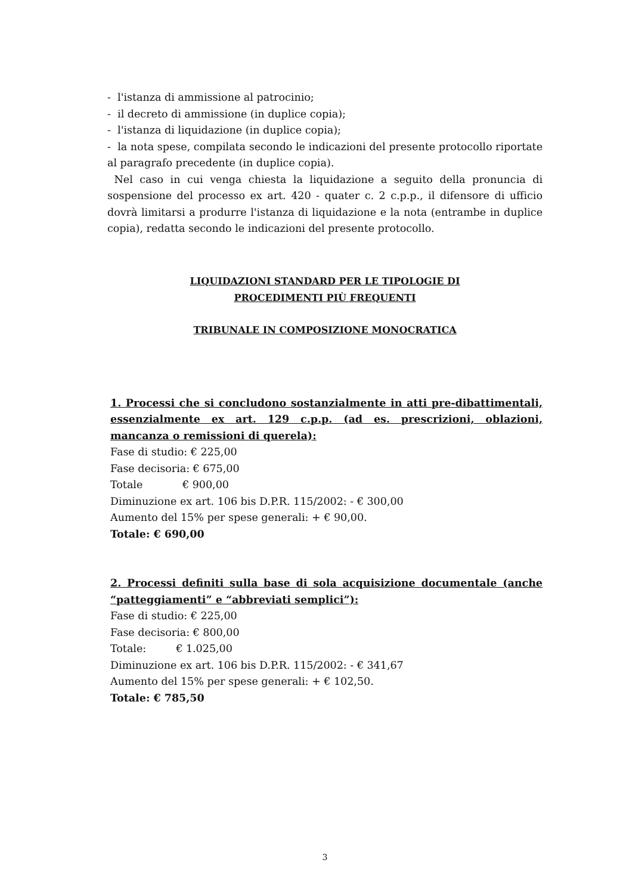- l'istanza di ammissione al patrocinio;
- il decreto di ammissione (in duplice copia);
- l'istanza di liquidazione (in duplice copia);
- la nota spese, compilata secondo le indicazioni del presente protocollo riportate al paragrafo precedente (in duplice copia).
Nel caso in cui venga chiesta la liquidazione a seguito della pronuncia di sospensione del processo ex art. 420 - quater c. 2 c.p.p., il difensore di ufficio dovrà limitarsi a produrre l'istanza di liquidazione e la nota (entrambe in duplice copia), redatta secondo le indicazioni del presente protocollo.
LIQUIDAZIONI STANDARD PER LE TIPOLOGIE DI
PROCEDIMENTI PIÙ FREQUENTI
TRIBUNALE IN COMPOSIZIONE MONOCRATICA
1. Processi che si concludono sostanzialmente in atti pre-dibattimentali, essenzialmente ex art. 129 c.p.p. (ad es. prescrizioni, oblazioni, mancanza o remissioni di querela):
Fase di studio: € 225,00
Fase decisoria: € 675,00
Totale € 900,00
Diminuzione ex art. 106 bis D.P.R. 115/2002: - € 300,00
Aumento del 15% per spese generali: + € 90,00.
Totale: € 690,00
2. Processi definiti sulla base di sola acquisizione documentale (anche “patteggiamenti” e “abbreviati semplici”):
Fase di studio: € 225,00
Fase decisoria: € 800,00
Totale: € 1.025,00
Diminuzione ex art. 106 bis D.P.R. 115/2002: - € 341,67
Aumento del 15% per spese generali: + € 102,50.
Totale: € 785,50
3